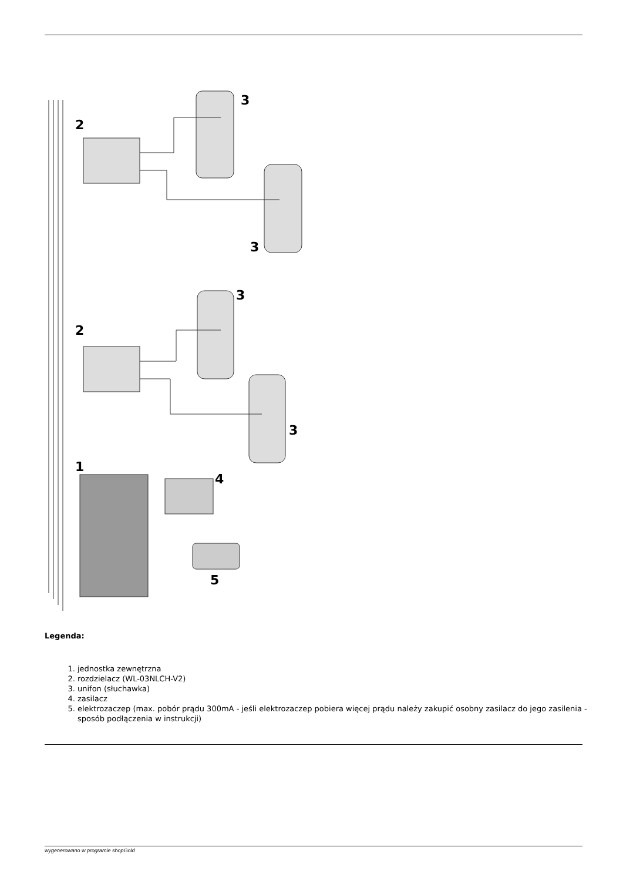2
2
1
3
3
3
3
4
5
Legenda:
1. jednostka zewnętrzna
2. rozdzielacz (WL-03NLCH-V2)
3. unifon (słuchawka)
4. zasilacz
5. elektrozaczep (max. pobór prądu 300mA - jeśli elektrozaczep pobiera więcej prądu należy zakupić osobny zasilacz do jego zasilenia - sposób podłączenia w instrukcji)
wygenerowano w programie shopGold